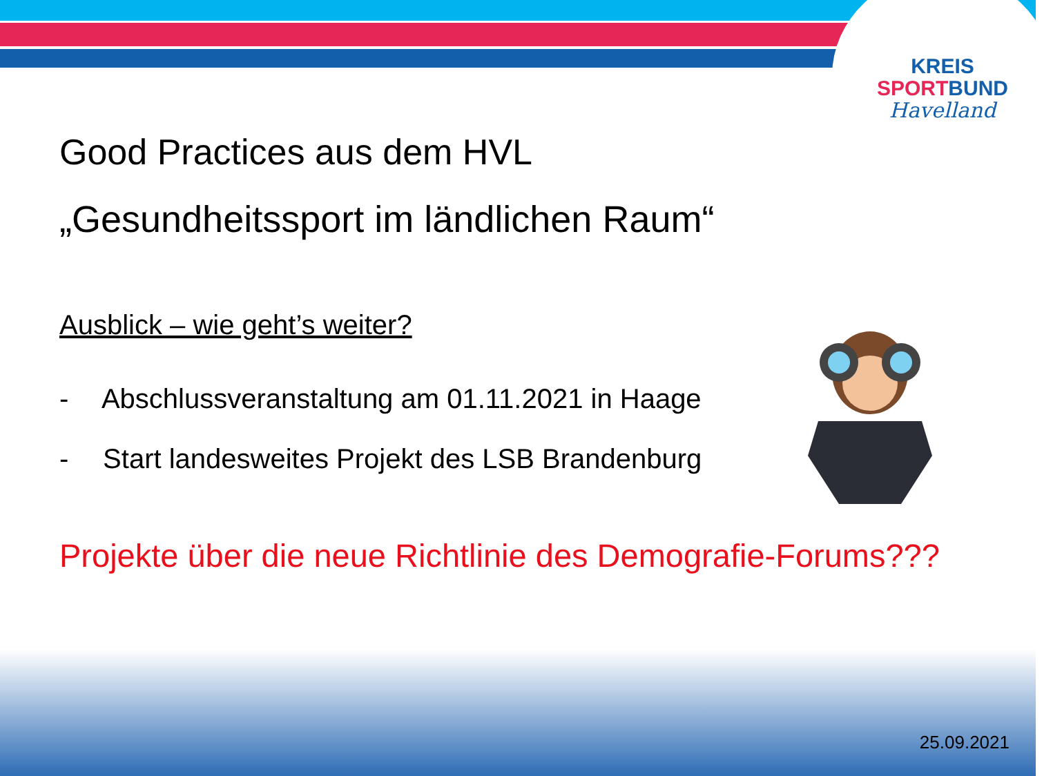KREIS
SPORT BUND
Havelland
Good Practices aus dem HVL
„Gesundheitssport im ländlichen Raum“
Ausblick – wie geht’s weiter?
- Abschlussveranstaltung am 01.11.2021 in Haage
- Start landesweites Projekt des LSB Brandenburg
Projekte über die neue Richtlinie des Demografie-Forums???
25.09.2021